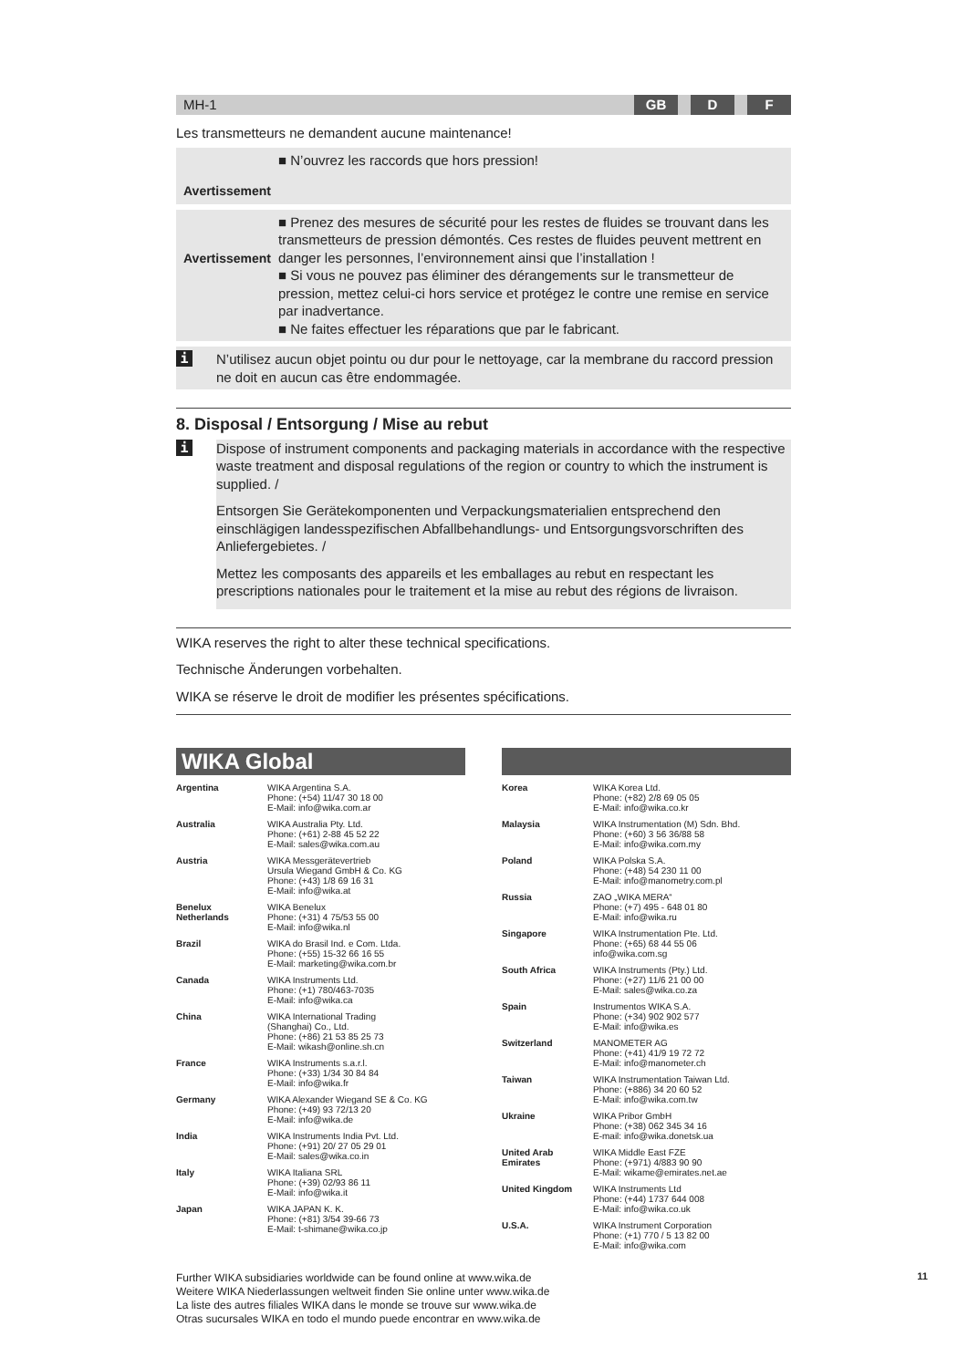MH-1
GB D F
Les transmetteurs ne demandent aucune maintenance!
Avertissement
■ N’ouvrez les raccords que hors pression!
Avertissement
■ Prenez des mesures de sécurité pour les restes de fluides se trouvant dans les transmetteurs de pression démontés. Ces restes de fluides peuvent mettrent en danger les personnes, l’environnement ainsi que l’installation !
■ Si vous ne pouvez pas éliminer des dérangements sur le transmetteur de pression, mettez celui-ci hors service et protégez le contre une remise en service par inadvertance.
■ Ne faites effectuer les réparations que par le fabricant.
i
N’utilisez aucun objet pointu ou dur pour le nettoyage, car la membrane du raccord pression ne doit en aucun cas être endommagée.
8. Disposal / Entsorgung / Mise au rebut
i
Dispose of instrument components and packaging materials in accordance with the respective waste treatment and disposal regulations of the region or country to which the instrument is supplied. /
Entsorgen Sie Gerätekomponenten und Verpackungsmaterialien entsprechend den einschlägigen landesspezifischen Abfallbehandlungs- und Entsorgungsvorschriften des Anliefergebietes. /
Mettez les composants des appareils et les emballages au rebut en respectant les prescriptions nationales pour le traitement et la mise au rebut des régions de livraison.
WIKA reserves the right to alter these technical specifications.
Technische Änderungen vorbehalten.
WIKA se réserve le droit de modifier les présentes spécifications.
WIKA Global
| Argentina | WIKA Argentina S.A. Phone: (+54) 11/47 30 18 00 E-Mail: info@wika.com.ar |
| Australia | WIKA Australia Pty. Ltd. Phone: (+61) 2-88 45 52 22 E-Mail: sales@wika.com.au |
| Austria | WIKA Messgerätevertrieb Ursula Wiegand GmbH & Co. KG Phone: (+43) 1/8 69 16 31 E-Mail: info@wika.at |
| Benelux Netherlands | WIKA Benelux Phone: (+31) 4 75/53 55 00 E-Mail: info@wika.nl |
| Brazil | WIKA do Brasil Ind. e Com. Ltda. Phone: (+55) 15-32 66 16 55 E-Mail: marketing@wika.com.br |
| Canada | WIKA Instruments Ltd. Phone: (+1) 780/463-7035 E-Mail: info@wika.ca |
| China | WIKA International Trading (Shanghai) Co., Ltd. Phone: (+86) 21 53 85 25 73 E-Mail: wikash@online.sh.cn |
| France | WIKA Instruments s.a.r.l. Phone: (+33) 1/34 30 84 84 E-Mail: info@wika.fr |
| Germany | WIKA Alexander Wiegand SE & Co. KG Phone: (+49) 93 72/13 20 E-Mail: info@wika.de |
| India | WIKA Instruments India Pvt. Ltd. Phone: (+91) 20/ 27 05 29 01 E-Mail: sales@wika.co.in |
| Italy | WIKA Italiana SRL Phone: (+39) 02/93 86 11 E-Mail: info@wika.it |
| Japan | WIKA JAPAN K. K. Phone: (+81) 3/54 39-66 73 E-Mail: t-shimane@wika.co.jp |
| Korea | WIKA Korea Ltd. Phone: (+82) 2/8 69 05 05 E-Mail: info@wika.co.kr |
| Malaysia | WIKA Instrumentation (M) Sdn. Bhd. Phone: (+60) 3 56 36/88 58 E-Mail: info@wika.com.my |
| Poland | WIKA Polska S.A. Phone: (+48) 54 230 11 00 E-Mail: info@manometry.com.pl |
| Russia | ZAO „WIKA MERA“ Phone: (+7) 495 - 648 01 80 E-Mail: info@wika.ru |
| Singapore | WIKA Instrumentation Pte. Ltd. Phone: (+65) 68 44 55 06 info@wika.com.sg |
| South Africa | WIKA Instruments (Pty.) Ltd. Phone: (+27) 11/6 21 00 00 E-Mail: sales@wika.co.za |
| Spain | Instrumentos WIKA S.A. Phone: (+34) 902 902 577 E-Mail: info@wika.es |
| Switzerland | MANOMETER AG Phone: (+41) 41/9 19 72 72 E-Mail: info@manometer.ch |
| Taiwan | WIKA Instrumentation Taiwan Ltd. Phone: (+886) 34 20 60 52 E-Mail: info@wika.com.tw |
| Ukraine | WIKA Pribor GmbH Phone: (+38) 062 345 34 16 E-mail: info@wika.donetsk.ua |
| United Arab Emirates | WIKA Middle East FZE Phone: (+971) 4/883 90 90 E-Mail: wikame@emirates.net.ae |
| United Kingdom | WIKA Instruments Ltd Phone: (+44) 1737 644 008 E-Mail: info@wika.co.uk |
| U.S.A. | WIKA Instrument Corporation Phone: (+1) 770 / 5 13 82 00 E-Mail: info@wika.com |
Further WIKA subsidiaries worldwide can be found online at www.wika.de
Weitere WIKA Niederlassungen weltweit finden Sie online unter www.wika.de
La liste des autres filiales WIKA dans le monde se trouve sur www.wika.de
Otras sucursales WIKA en todo el mundo puede encontrar en www.wika.de
11